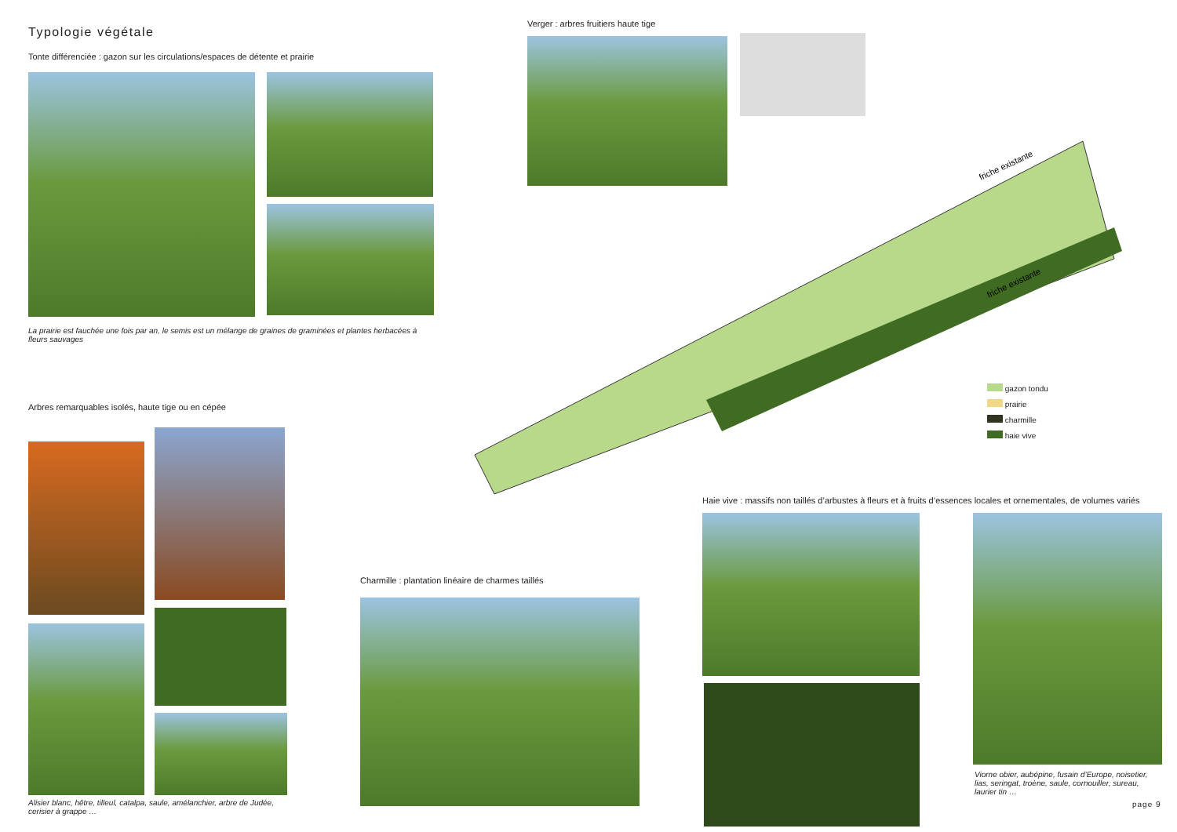Typologie végétale
Tonte différenciée : gazon sur les circulations/espaces de détente et prairie
La prairie est fauchée une fois par an, le semis est un mélange de graines de graminées et plantes herbacées à fleurs sauvages
Verger : arbres fruitiers haute tige
friche existante
friche existante
gazon tondu
prairie
charmille
haie vive
Arbres remarquables isolés, haute tige ou en cépée
Alisier blanc, hêtre, tilleul, catalpa, saule, amélanchier, arbre de Judée, cerisier à grappe …
Charmille : plantation linéaire de charmes taillés
Haie vive : massifs non taillés d’arbustes à fleurs et à fruits d’essences locales et ornementales, de volumes variés
Viorne obier, aubépine, fusain d’Europe, noisetier, lias, seringat, troène, saule, cornouiller, sureau, laurier tin …
page 9